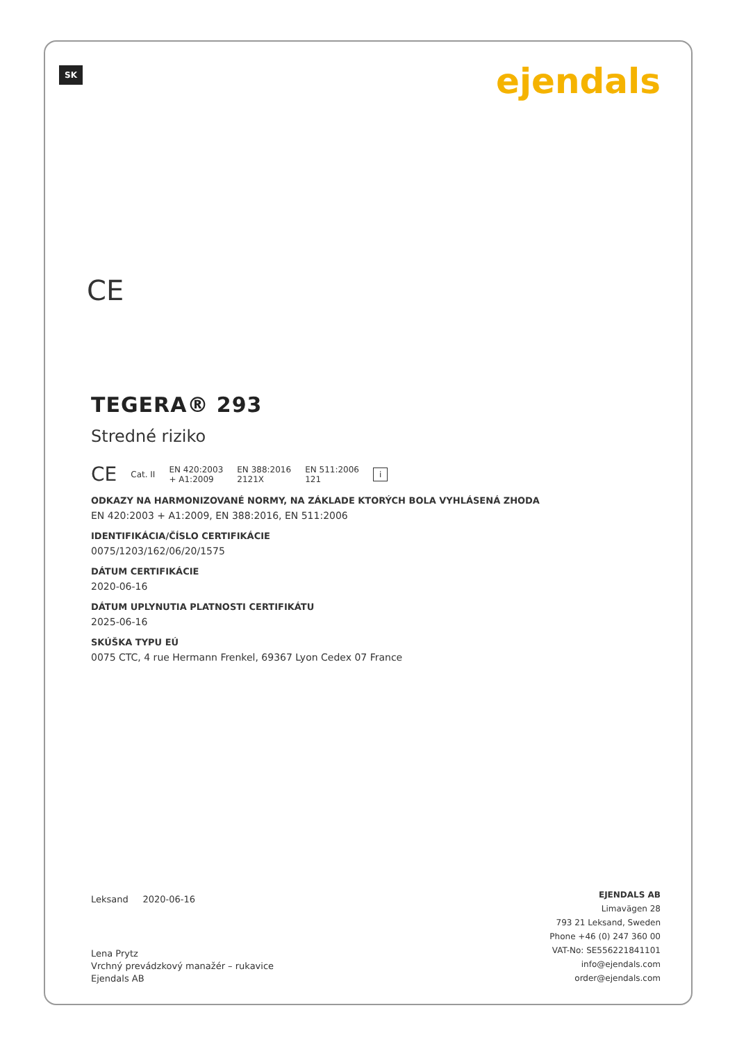SK ejendals
CE
TEGERA® 293
Stredné riziko
CE Cat. II EN 420:2003
+ A1:2009 EN 388:2016
2121X EN 511:2006
121 i
ODKAZY NA HARMONIZOVANÉ NORMY, NA ZÁKLADE KTORÝCH BOLA VYHLÁSENÁ ZHODA
EN 420:2003 + A1:2009, EN 388:2016, EN 511:2006
IDENTIFIKÁCIA/ČÍSLO CERTIFIKÁCIE
0075/1203/162/06/20/1575
DÁTUM CERTIFIKÁCIE
2020-06-16
DÁTUM UPLYNUTIA PLATNOSTI CERTIFIKÁTU
2025-06-16
SKÚŠKA TYPU EÚ
0075 CTC, 4 rue Hermann Frenkel, 69367 Lyon Cedex 07 France
Leksand 2020-06-16
Lena Prytz
Vrchný prevádzkový manažér – rukavice
Ejendals AB
EJENDALS AB
Limavägen 28
793 21 Leksand, Sweden
Phone +46 (0) 247 360 00
VAT-No: SE556221841101
info@ejendals.com
order@ejendals.com